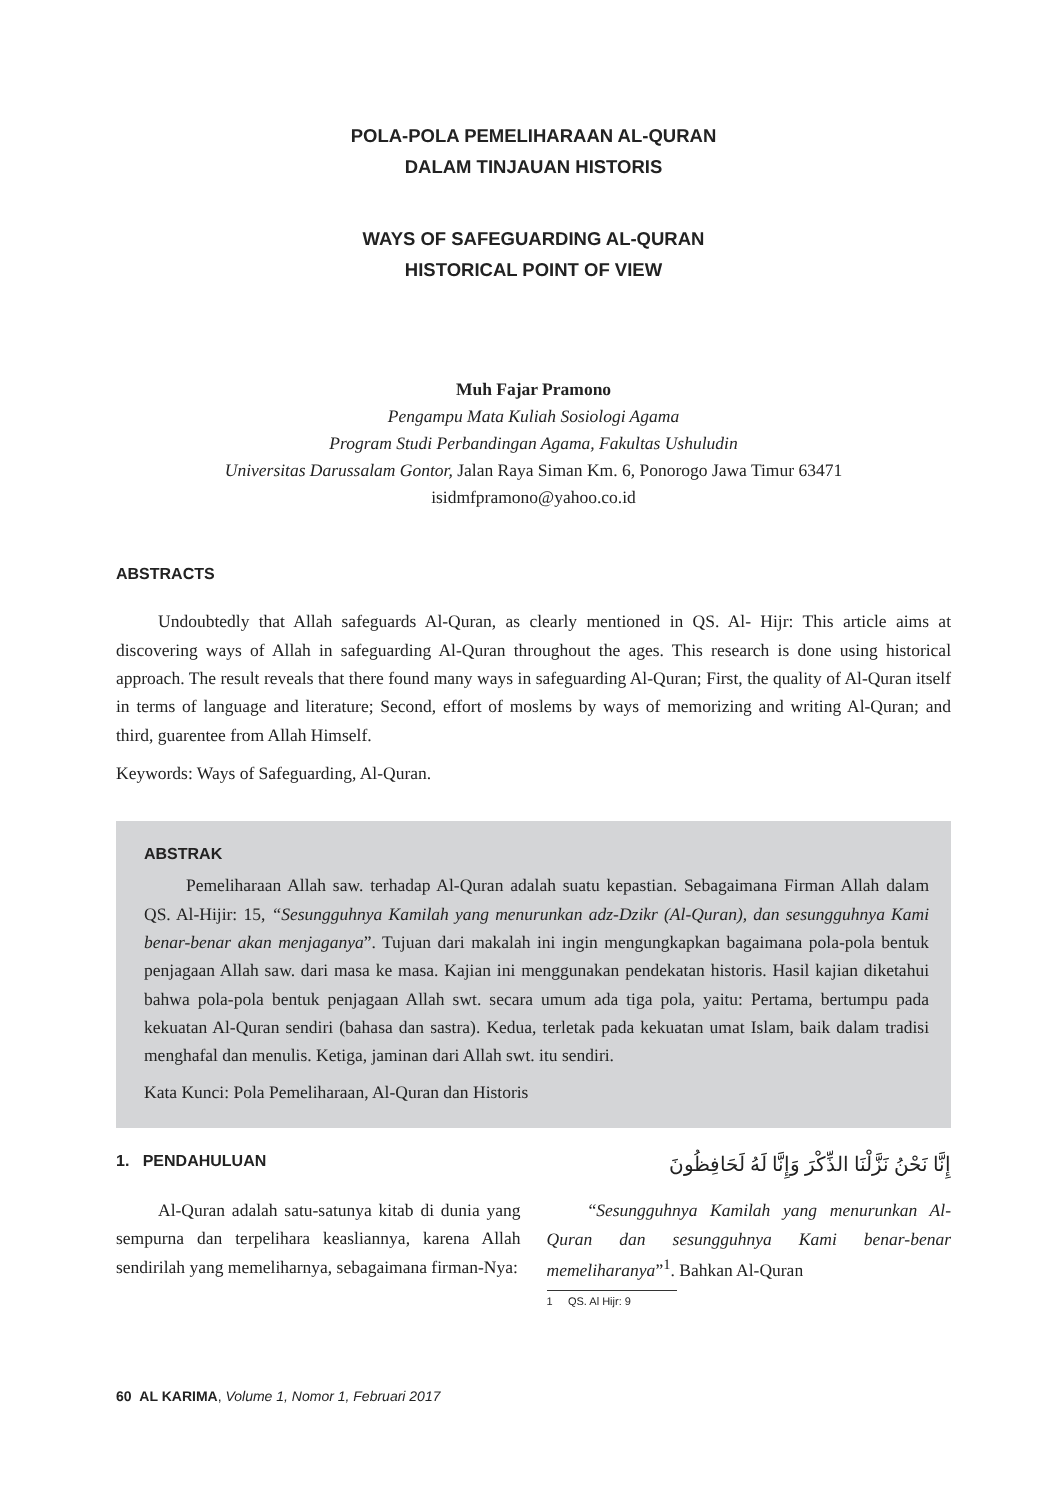POLA-POLA PEMELIHARAAN AL-QURAN
DALAM TINJAUAN HISTORIS
WAYS OF SAFEGUARDING AL-QURAN
HISTORICAL POINT OF VIEW
Muh Fajar Pramono
Pengampu Mata Kuliah Sosiologi Agama
Program Studi Perbandingan Agama, Fakultas Ushuludin
Universitas Darussalam Gontor, Jalan Raya Siman Km. 6, Ponorogo Jawa Timur 63471
isidmfpramono@yahoo.co.id
ABSTRACTS
Undoubtedly that Allah safeguards Al-Quran, as clearly mentioned in QS. Al- Hijr: This article aims at discovering ways of Allah in safeguarding Al-Quran throughout the ages. This research is done using historical approach. The result reveals that there found many ways in safeguarding Al-Quran; First, the quality of Al-Quran itself in terms of language and literature; Second, effort of moslems by ways of memorizing and writing Al-Quran; and third, guarentee from Allah Himself.
Keywords: Ways of Safeguarding, Al-Quran.
ABSTRAK
Pemeliharaan Allah saw. terhadap Al-Quran adalah suatu kepastian. Sebagaimana Firman Allah dalam QS. Al-Hijir: 15, “Sesungguhnya Kamilah yang menurunkan adz-Dzikr (Al-Quran), dan sesungguhnya Kami benar-benar akan menjaganya”. Tujuan dari makalah ini ingin mengungkapkan bagaimana pola-pola bentuk penjagaan Allah saw. dari masa ke masa. Kajian ini menggunakan pendekatan historis. Hasil kajian diketahui bahwa pola-pola bentuk penjagaan Allah swt. secara umum ada tiga pola, yaitu: Pertama, bertumpu pada kekuatan Al-Quran sendiri (bahasa dan sastra). Kedua, terletak pada kekuatan umat Islam, baik dalam tradisi menghafal dan menulis. Ketiga, jaminan dari Allah swt. itu sendiri.
Kata Kunci: Pola Pemeliharaan, Al-Quran dan Historis
1. PENDAHULUAN
Al-Quran adalah satu-satunya kitab di dunia yang sempurna dan terpelihara keasliannya, karena Allah sendirilah yang memeliharnya, sebagaimana firman-Nya:
إِنَّا نَحْنُ نَزَّلْنَا الذِّكْرَ وَإِنَّا لَهُ لَحَافِظُونَ
“Sesungguhnya Kamilah yang menurunkan Al-Quran dan sesungguhnya Kami benar-benar memeliharanya”<sup>1</sup>. Bahkan Al-Quran
1 QS. Al Hijr: 9
60 AL KARIMA, Volume 1, Nomor 1, Februari 2017